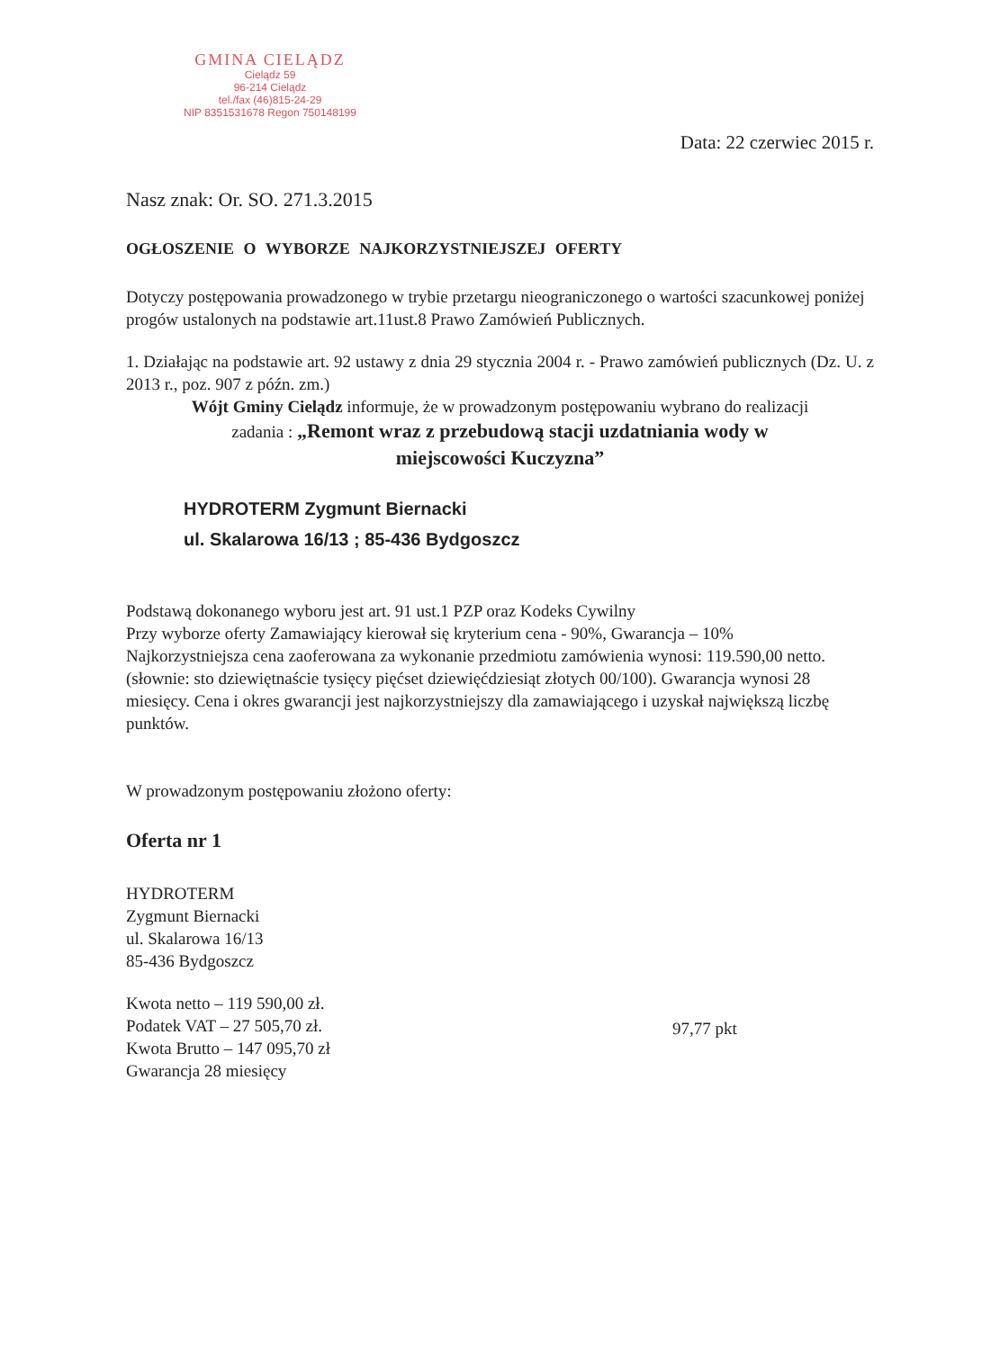GMINA CIELĄDZ
Cielądz 59
96-214 Cielądz
tel./fax (46)815-24-29
NIP 8351531678 Regon 750148199
Data: 22 czerwiec 2015 r.
Nasz znak: Or. SO. 271.3.2015
OGŁOSZENIE O WYBORZE NAJKORZYSTNIEJSZEJ OFERTY
Dotyczy postępowania prowadzonego w trybie przetargu nieograniczonego o wartości szacunkowej poniżej progów ustalonych na podstawie art.11ust.8 Prawo Zamówień Publicznych.
1. Działając na podstawie art. 92 ustawy z dnia 29 stycznia 2004 r. - Prawo zamówień publicznych (Dz. U. z 2013 r., poz. 907 z późn. zm.)
Wójt Gminy Cielądz informuje, że w prowadzonym postępowaniu wybrano do realizacji
zadania : „Remont wraz z przebudową stacji uzdatniania wody w
miejscowości Kuczyzna”
HYDROTERM Zygmunt Biernacki
ul. Skalarowa 16/13 ; 85-436 Bydgoszcz
Podstawą dokonanego wyboru jest art. 91 ust.1 PZP oraz Kodeks Cywilny
Przy wyborze oferty Zamawiający kierował się kryterium cena - 90%, Gwarancja – 10%
Najkorzystniejsza cena zaoferowana za wykonanie przedmiotu zamówienia wynosi: 119.590,00 netto. (słownie: sto dziewiętnaście tysięcy pięćset dziewięćdziesiąt złotych 00/100). Gwarancja wynosi 28 miesięcy. Cena i okres gwarancji jest najkorzystniejszy dla zamawiającego i uzyskał największą liczbę punktów.
W prowadzonym postępowaniu złożono oferty:
Oferta nr 1
HYDROTERM
Zygmunt Biernacki
ul. Skalarowa 16/13
85-436 Bydgoszcz
Kwota netto – 119 590,00 zł.
Podatek VAT – 27 505,70 zł.
Kwota Brutto – 147 095,70 zł
Gwarancja 28 miesięcy
97,77 pkt